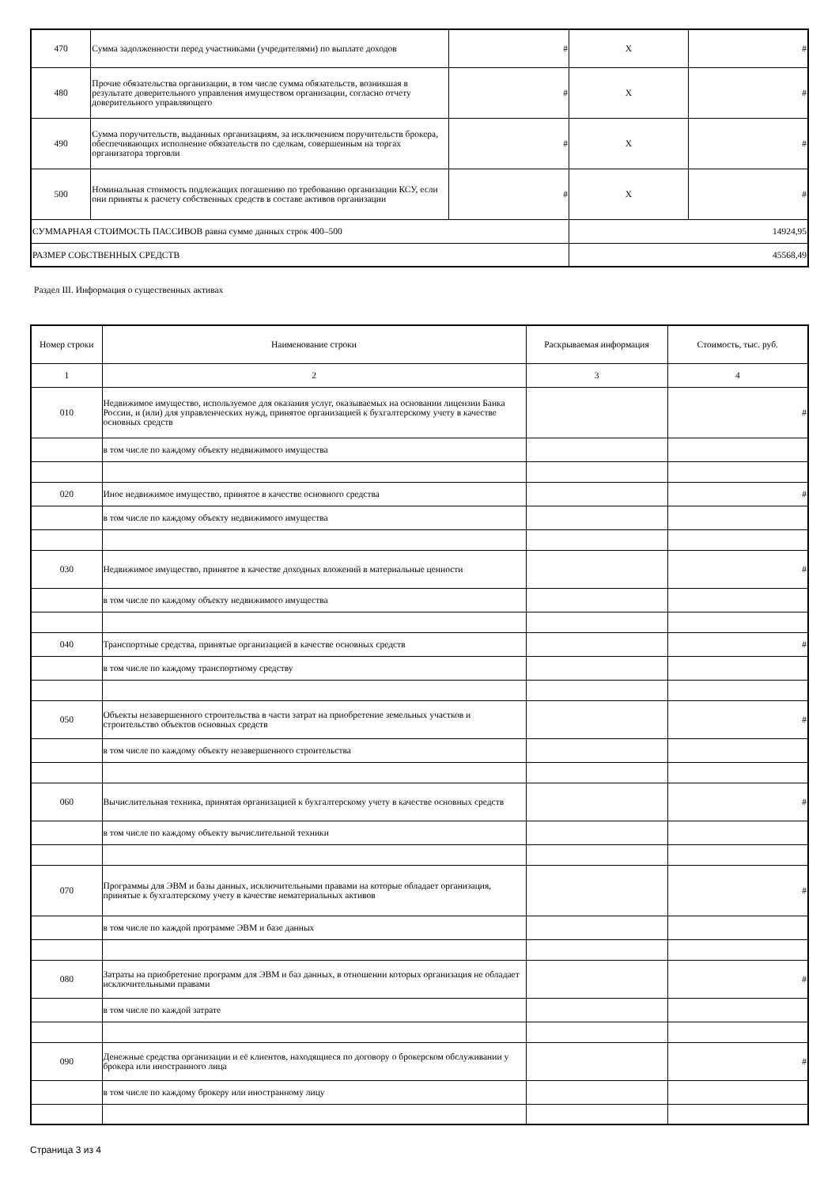| 470 | Сумма задолженности перед участниками (учредителями) по выплате доходов | # | X | # |
| 480 | Прочие обязательства организации, в том числе сумма обязательств, возникшая в результате доверительного управления имуществом организации, согласно отчету доверительного управляющего | # | X | # |
| 490 | Сумма поручительств, выданных организациям, за исключением поручительств брокера, обеспечивающих исполнение обязательств по сделкам, совершенным на торгах организатора торговли | # | X | # |
| 500 | Номинальная стоимость подлежащих погашению по требованию организации КСУ, если они приняты к расчету собственных средств в составе активов организации | # | X | # |
| СУММАРНАЯ СТОИМОСТЬ ПАССИВОВ равна сумме данных строк 400–500 | | | 14924,95 | |
| РАЗМЕР СОБСТВЕННЫХ СРЕДСТВ | | | 45568,49 | |
Раздел III. Информация о существенных активах
| Номер строки | Наименование строки | Раскрываемая информация | Стоимость, тыс. руб. |
| --- | --- | --- | --- |
| 1 | 2 | 3 | 4 |
| 010 | Недвижимое имущество, используемое для оказания услуг, оказываемых на основании лицензии Банка России, и (или) для управленческих нужд, принятое организацией к бухгалтерскому учету в качестве основных средств | | # |
| | в том числе по каждому объекту недвижимого имущества | | |
| 020 | Иное недвижимое имущество, принятое в качестве основного средства | | # |
| | в том числе по каждому объекту недвижимого имущества | | |
| 030 | Недвижимое имущество, принятое в качестве доходных вложений в материальные ценности | | # |
| | в том числе по каждому объекту недвижимого имущества | | |
| 040 | Транспортные средства, принятые организацией в качестве основных средств | | # |
| | в том числе по каждому транспортному средству | | |
| 050 | Объекты незавершенного строительства в части затрат на приобретение земельных участков и строительство объектов основных средств | | # |
| | в том числе по каждому объекту незавершенного строительства | | |
| 060 | Вычислительная техника, принятая организацией к бухгалтерскому учету в качестве основных средств | | # |
| | в том числе по каждому объекту вычислительной техники | | |
| 070 | Программы для ЭВМ и базы данных, исключительными правами на которые обладает организация, принятые к бухгалтерскому учету в качестве нематериальных активов | | # |
| | в том числе по каждой программе ЭВМ и базе данных | | |
| 080 | Затраты на приобретение программ для ЭВМ и баз данных, в отношении которых организация не обладает исключительными правами | | # |
| | в том числе по каждой затрате | | |
| 090 | Денежные средства организации и её клиентов, находящиеся по договору о брокерском обслуживании у брокера или иностранного лица | | # |
| | в том числе по каждому брокеру или иностранному лицу | | |
Страница 3 из 4